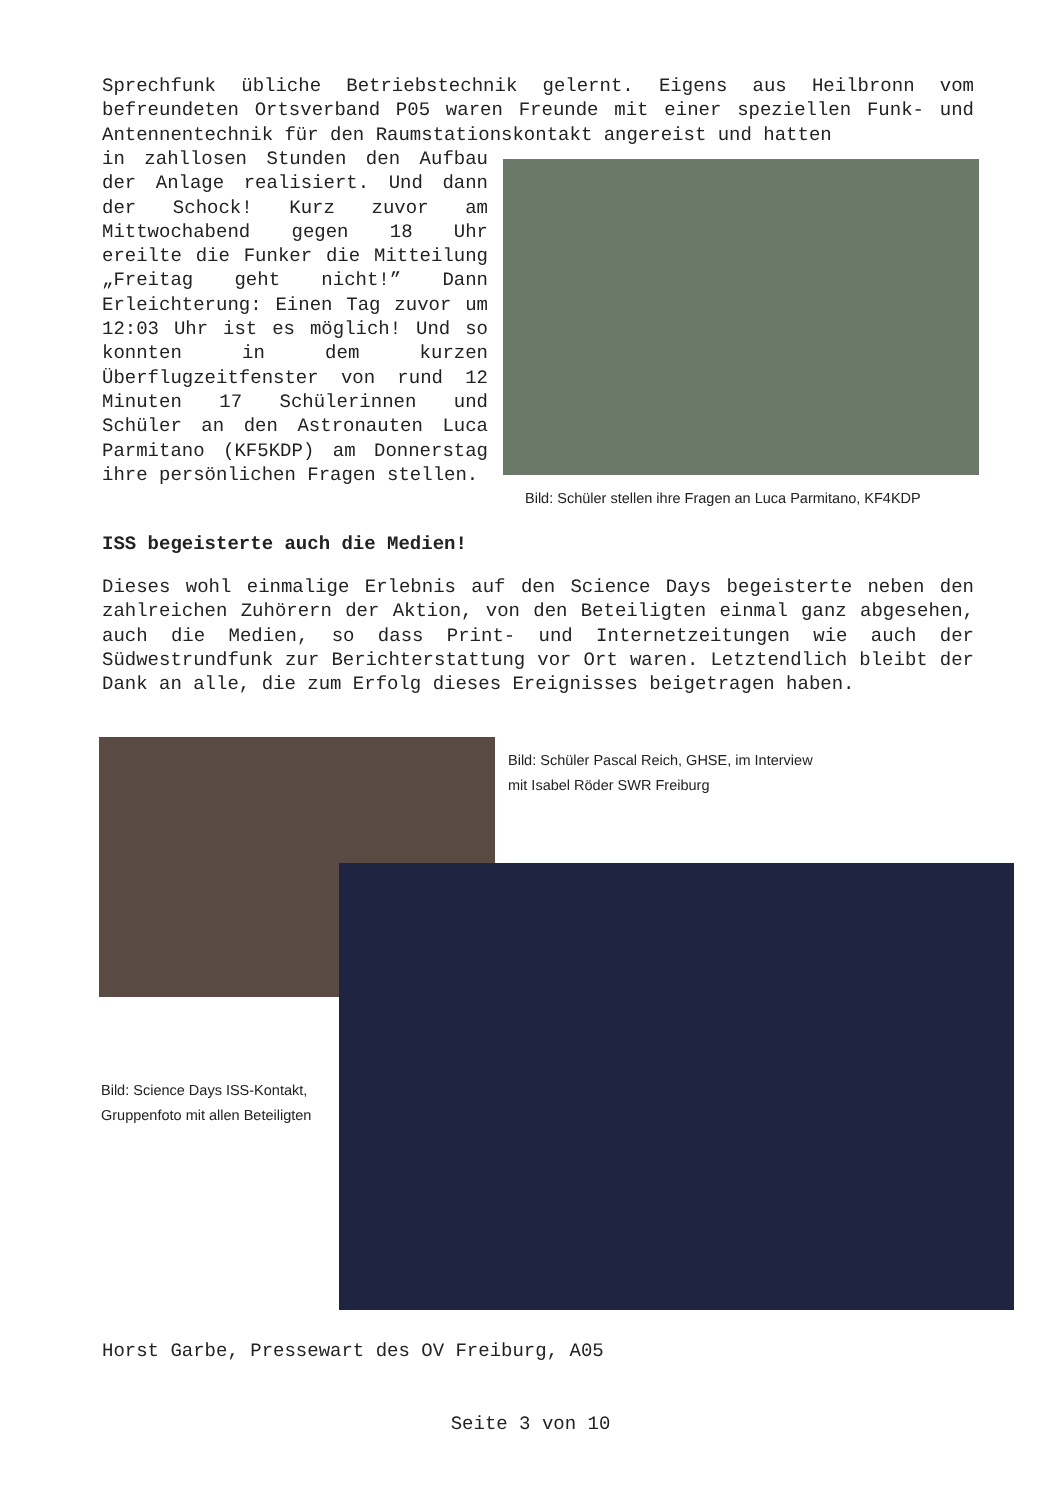Sprechfunk übliche Betriebstechnik gelernt. Eigens aus Heilbronn vom befreundeten Ortsverband P05 waren Freunde mit einer speziellen Funk- und Antennentechnik für den Raumstationskontakt angereist und hatten
in zahllosen Stunden den Aufbau der Anlage realisiert. Und dann der Schock! Kurz zuvor am Mittwochabend gegen 18 Uhr ereilte die Funker die Mitteilung „Freitag geht nicht!” Dann Erleichterung: Einen Tag zuvor um 12:03 Uhr ist es möglich! Und so konnten in dem kurzen Überflugzeitfenster von rund 12 Minuten 17 Schülerinnen und Schüler an den Astronauten Luca Parmitano (KF5KDP) am Donnerstag ihre persönlichen Fragen stellen.
Bild: Schüler stellen ihre Fragen an Luca Parmitano, KF4KDP
ISS begeisterte auch die Medien!
Dieses wohl einmalige Erlebnis auf den Science Days begeisterte neben den zahlreichen Zuhörern der Aktion, von den Beteiligten einmal ganz abgesehen, auch die Medien, so dass Print- und Internetzeitungen wie auch der Südwestrundfunk zur Berichterstattung vor Ort waren. Letztendlich bleibt der Dank an alle, die zum Erfolg dieses Ereignisses beigetragen haben.
Bild: Schüler Pascal Reich, GHSE, im Interview
mit Isabel Röder SWR Freiburg
Bild: Science Days ISS-Kontakt, Gruppenfoto mit allen Beteiligten
Horst Garbe, Pressewart des OV Freiburg, A05
Seite 3 von 10